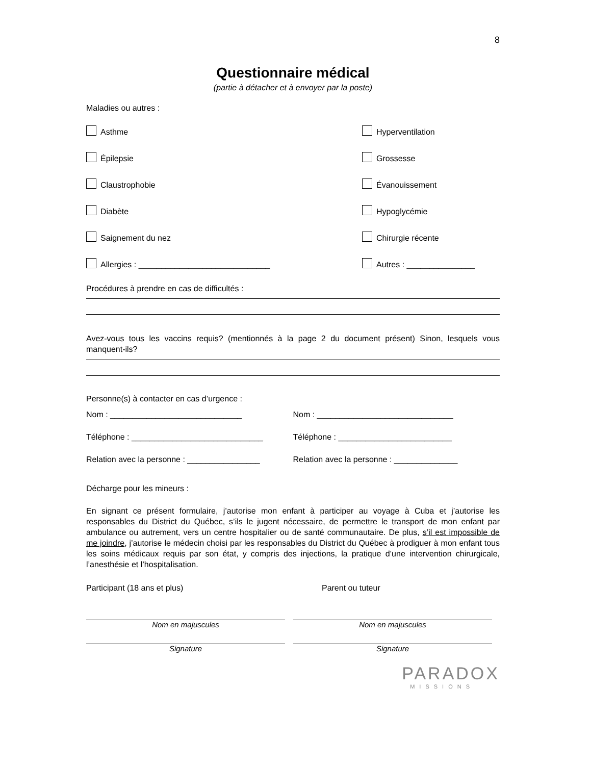8
Questionnaire médical
(partie à détacher et à envoyer par la poste)
Maladies ou autres :
Asthme Hyperventilation
Épilepsie Grossesse
Claustrophobie Évanouissement
Diabète Hypoglycémie
Saignement du nez Chirurgie récente
Allergies : _____________________________ Autres : _______________
Procédures à prendre en cas de difficultés :
Avez-vous tous les vaccins requis? (mentionnés à la page 2 du document présent) Sinon, lesquels vous manquent-ils?
Personne(s) à contacter en cas d’urgence :
Nom : _____________________________ Nom : ______________________________
Téléphone : _____________________________ Téléphone : _________________________
Relation avec la personne : ________________ Relation avec la personne : ______________
Décharge pour les mineurs :
En signant ce présent formulaire, j’autorise mon enfant à participer au voyage à Cuba et j’autorise les responsables du District du Québec, s’ils le jugent nécessaire, de permettre le transport de mon enfant par ambulance ou autrement, vers un centre hospitalier ou de santé communautaire. De plus, s’il est impossible de me joindre, j’autorise le médecin choisi par les responsables du District du Québec à prodiguer à mon enfant tous les soins médicaux requis par son état, y compris des injections, la pratique d’une intervention chirurgicale, l’anesthésie et l’hospitalisation.
Participant (18 ans et plus) Parent ou tuteur
Nom en majuscules Nom en majuscules
Signature Signature
PARADOX
MISSIONS